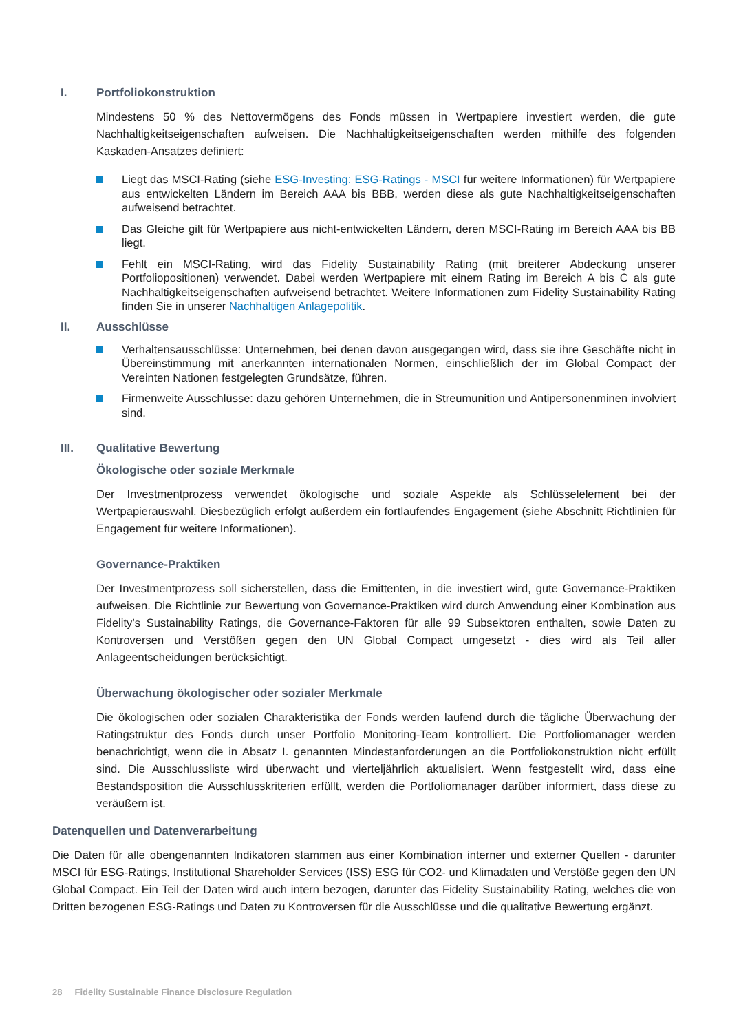I. Portfoliokonstruktion
Mindestens 50 % des Nettovermögens des Fonds müssen in Wertpapiere investiert werden, die gute Nachhaltigkeitseigenschaften aufweisen. Die Nachhaltigkeitseigenschaften werden mithilfe des folgenden Kaskaden-Ansatzes definiert:
Liegt das MSCI-Rating (siehe ESG-Investing: ESG-Ratings - MSCI für weitere Informationen) für Wertpapiere aus entwickelten Ländern im Bereich AAA bis BBB, werden diese als gute Nachhaltigkeitseigenschaften aufweisend betrachtet.
Das Gleiche gilt für Wertpapiere aus nicht-entwickelten Ländern, deren MSCI-Rating im Bereich AAA bis BB liegt.
Fehlt ein MSCI-Rating, wird das Fidelity Sustainability Rating (mit breiterer Abdeckung unserer Portfoliopositionen) verwendet. Dabei werden Wertpapiere mit einem Rating im Bereich A bis C als gute Nachhaltigkeitseigenschaften aufweisend betrachtet. Weitere Informationen zum Fidelity Sustainability Rating finden Sie in unserer Nachhaltigen Anlagepolitik.
II. Ausschlüsse
Verhaltensausschlüsse: Unternehmen, bei denen davon ausgegangen wird, dass sie ihre Geschäfte nicht in Übereinstimmung mit anerkannten internationalen Normen, einschließlich der im Global Compact der Vereinten Nationen festgelegten Grundsätze, führen.
Firmenweite Ausschlüsse: dazu gehören Unternehmen, die in Streumunition und Antipersonenminen involviert sind.
III. Qualitative Bewertung
Ökologische oder soziale Merkmale
Der Investmentprozess verwendet ökologische und soziale Aspekte als Schlüsselelement bei der Wertpapierauswahl. Diesbezüglich erfolgt außerdem ein fortlaufendes Engagement (siehe Abschnitt Richtlinien für Engagement für weitere Informationen).
Governance-Praktiken
Der Investmentprozess soll sicherstellen, dass die Emittenten, in die investiert wird, gute Governance-Praktiken aufweisen. Die Richtlinie zur Bewertung von Governance-Praktiken wird durch Anwendung einer Kombination aus Fidelity’s Sustainability Ratings, die Governance-Faktoren für alle 99 Subsektoren enthalten, sowie Daten zu Kontroversen und Verstößen gegen den UN Global Compact umgesetzt - dies wird als Teil aller Anlageentscheidungen berücksichtigt.
Überwachung ökologischer oder sozialer Merkmale
Die ökologischen oder sozialen Charakteristika der Fonds werden laufend durch die tägliche Überwachung der Ratingstruktur des Fonds durch unser Portfolio Monitoring-Team kontrolliert. Die Portfoliomanager werden benachrichtigt, wenn die in Absatz I. genannten Mindestanforderungen an die Portfoliokonstruktion nicht erfüllt sind. Die Ausschlussliste wird überwacht und vierteljährlich aktualisiert. Wenn festgestellt wird, dass eine Bestandsposition die Ausschlusskriterien erfüllt, werden die Portfoliomanager darüber informiert, dass diese zu veräußern ist.
Datenquellen und Datenverarbeitung
Die Daten für alle obengenannten Indikatoren stammen aus einer Kombination interner und externer Quellen - darunter MSCI für ESG-Ratings, Institutional Shareholder Services (ISS) ESG für CO2- und Klimadaten und Verstöße gegen den UN Global Compact. Ein Teil der Daten wird auch intern bezogen, darunter das Fidelity Sustainability Rating, welches die von Dritten bezogenen ESG-Ratings und Daten zu Kontroversen für die Ausschlüsse und die qualitative Bewertung ergänzt.
28 Fidelity Sustainable Finance Disclosure Regulation